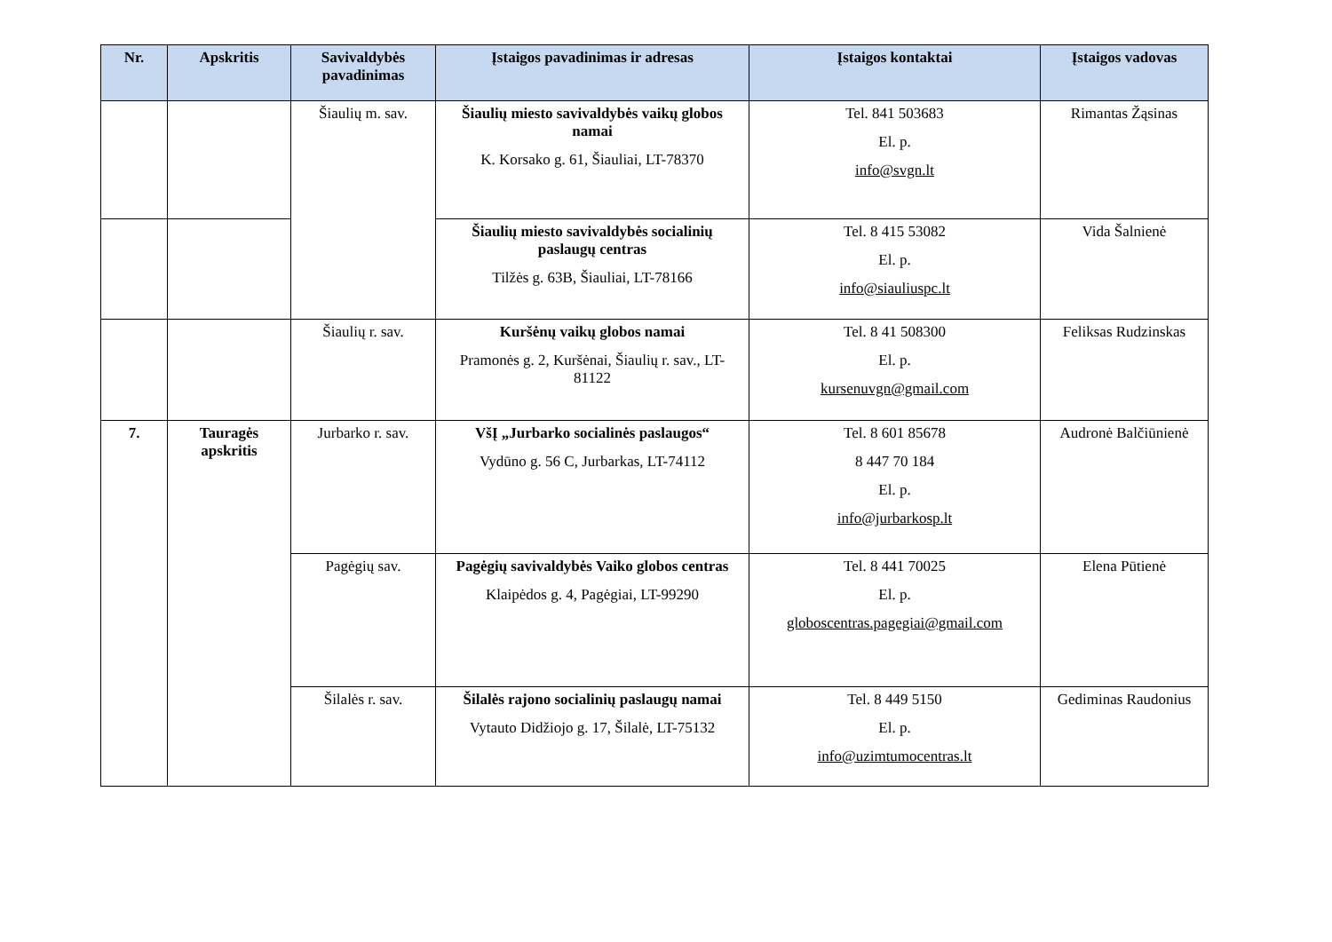| Nr. | Apskritis | Savivaldybės pavadinimas | Įstaigos pavadinimas ir adresas | Įstaigos kontaktai | Įstaigos vadovas |
| --- | --- | --- | --- | --- | --- |
| | | Šiaulių m. sav. | Šiaulių miesto savivaldybės vaikų globos namai K. Korsako g. 61, Šiauliai, LT-78370 | Tel. 841 503683 El. p. info@svgn.lt | Rimantas Žąsinas |
| | | | Šiaulių miesto savivaldybės socialinių paslaugų centras Tilžės g. 63B, Šiauliai, LT-78166 | Tel. 8 415 53082 El. p. info@siauliuspc.lt | Vida Šalnienė |
| | | Šiaulių r. sav. | Kuršėnų vaikų globos namai Pramonės g. 2, Kuršėnai, Šiaulių r. sav., LT-81122 | Tel. 8 41 508300 El. p. kursenuvgn@gmail.com | Feliksas Rudzinskas |
| 7. | Tauragės apskritis | Jurbarko r. sav. | VšĮ „Jurbarko socialinės paslaugos“ Vydūno g. 56 C, Jurbarkas, LT-74112 | Tel. 8 601 85678 8 447 70 184 El. p. info@jurbarkosp.lt | Audronė Balčiūnienė |
| | | Pagėgių sav. | Pagėgių savivaldybės Vaiko globos centras Klaipėdos g. 4, Pagėgiai, LT-99290 | Tel. 8 441 70025 El. p. globoscentras.pagegiai@gmail.com | Elena Pūtienė |
| | | Šilalės r. sav. | Šilalės rajono socialinių paslaugų namai Vytauto Didžiojo g. 17, Šilalė, LT-75132 | Tel. 8 449 5150 El. p. info@uzimtumocentras.lt | Gediminas Raudonius |